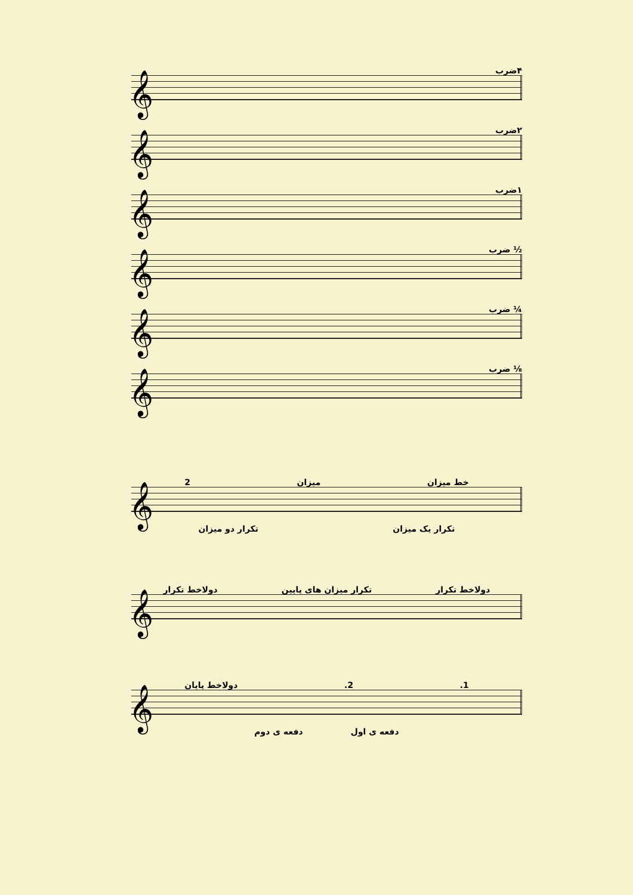۴ضرب
𝄞
۲ضرب
𝄞
۱ضرب
𝄞
½ ضرب
𝄞
¼ ضرب
𝄞
⅛ ضرب
𝄞
خط میزان میزان 2
𝄞
تکرار یک میزان تکرار دو میزان
دولاخط تکرار تکرار میزان های پایین دولاخط تکرار
𝄞
1. 2. دولاخط پایان
𝄞
دفعه ی اول دفعه ی دوم